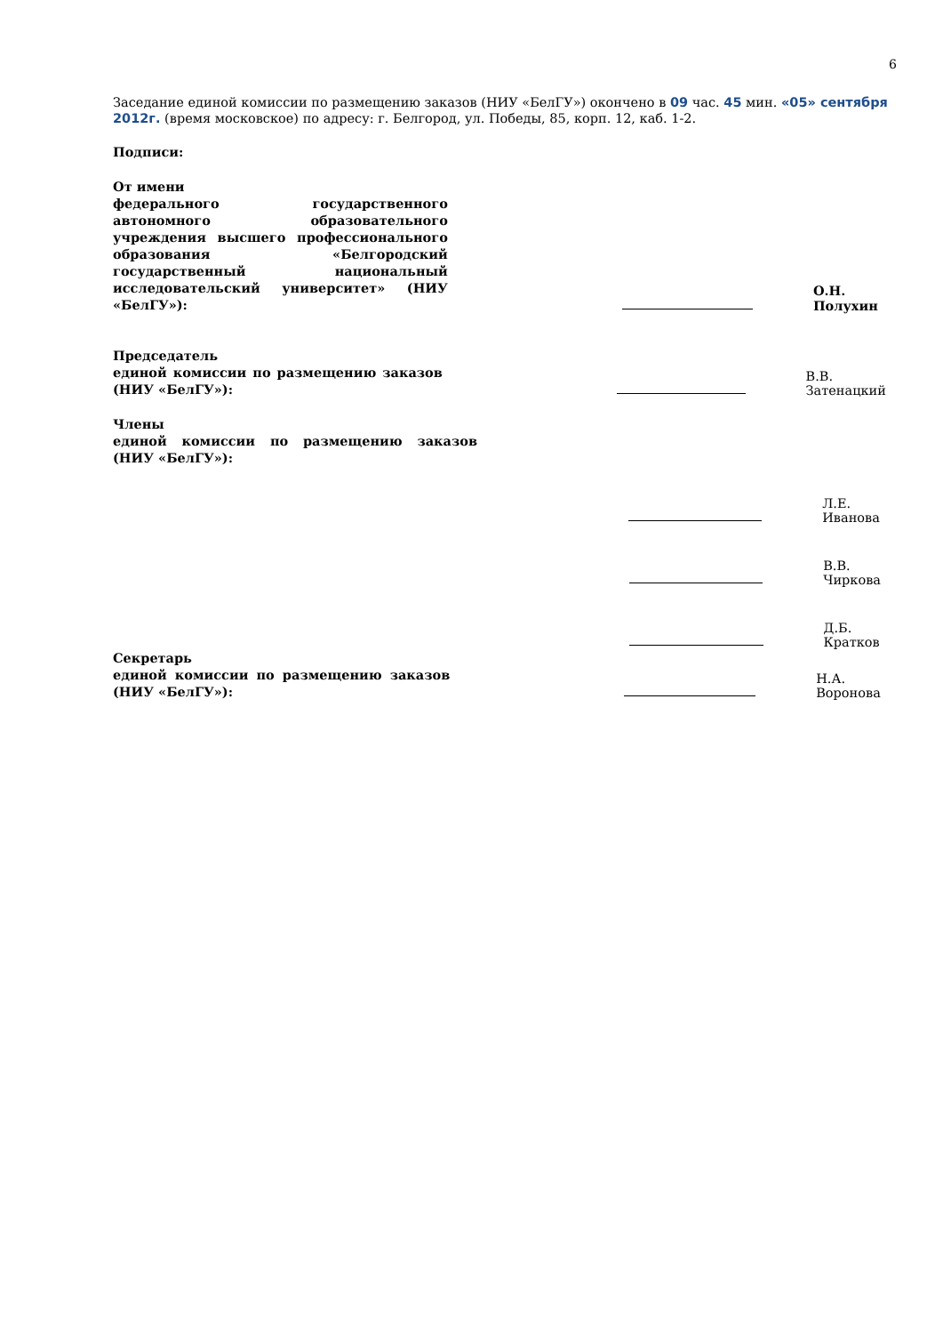6
Заседание единой комиссии по размещению заказов (НИУ «БелГУ») окончено в 09 час. 45 мин. «05» сентября 2012г. (время московское) по адресу: г. Белгород, ул. Победы, 85, корп. 12, каб. 1-2.
Подписи:
От имени
федерального государственного автономного образовательного учреждения высшего профессионального образования «Белгородский государственный национальный исследовательский университет» (НИУ «БелГУ»):
О.Н. Полухин
Председатель
единой комиссии по размещению заказов (НИУ «БелГУ»):
В.В. Затенацкий
Члены
единой комиссии по размещению заказов (НИУ «БелГУ»):
Л.Е. Иванова
В.В. Чиркова
Д.Б. Кратков
Секретарь
единой комиссии по размещению заказов (НИУ «БелГУ»):
Н.А. Воронова